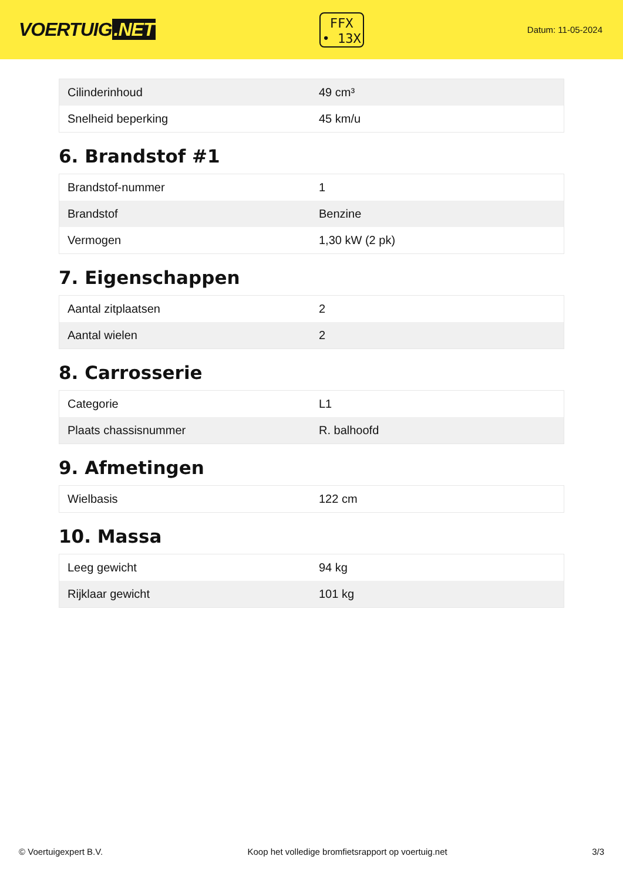VOERTUIG.NET
FFX
• 13X
Datum: 11-05-2024
| Cilinderinhoud | 49 cm³ |
| Snelheid beperking | 45 km/u |
6. Brandstof #1
| Brandstof-nummer | 1 |
| Brandstof | Benzine |
| Vermogen | 1,30 kW (2 pk) |
7. Eigenschappen
| Aantal zitplaatsen | 2 |
| Aantal wielen | 2 |
8. Carrosserie
| Categorie | L1 |
| Plaats chassisnummer | R. balhoofd |
9. Afmetingen
| Wielbasis | 122 cm |
10. Massa
| Leeg gewicht | 94 kg |
| Rijklaar gewicht | 101 kg |
© Voertuigexpert B.V. Koop het volledige bromfietsrapport op voertuig.net 3/3